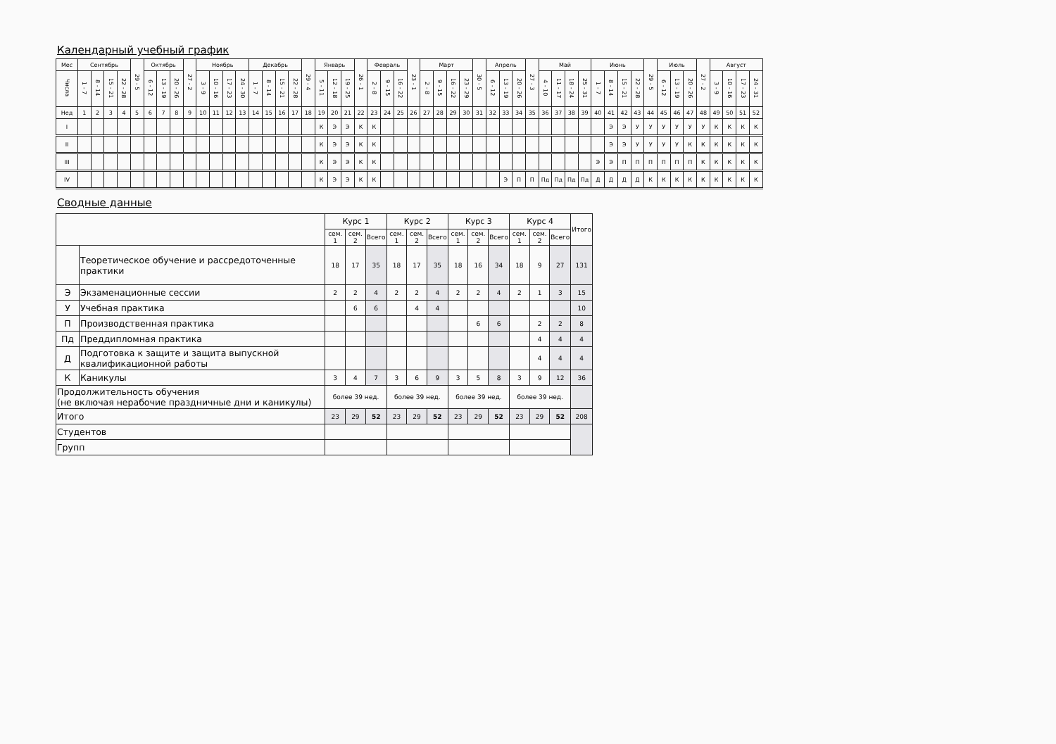Календарный учебный график
| Мес | Сентябрь | | | | 29 - 5 | Октябрь | | | 27 - 2 | Ноябрь | | | | Декабрь | | | | 29 - 4 | Январь | | | 26 - 1 | Февраль | | | 23 - 1 | Март | | | | 30 - 5 | Апрель | | | 27 - 3 | Май | | | | Июнь | | | | 29 - 5 | Июль | | | 27 - 2 | Август | | | |
| Числа | 1 - 7 | 8 - 14 | 15 - 21 | 22 - 28 | | 6 - 12 | 13 - 19 | 20 - 26 | | 3 - 9 | 10 - 16 | 17 - 23 | 24 - 30 | 1 - 7 | 8 - 14 | 15 - 21 | 22 - 28 | | 5 - 11 | 12 - 18 | 19 - 25 | | 2 - 8 | 9 - 15 | 16 - 22 | | 2 - 8 | 9 - 15 | 16 - 22 | 23 - 29 | | 6 - 12 | 13 - 19 | 20 - 26 | | 4 - 10 | 11 - 17 | 18 - 24 | 25 - 31 | 1 - 7 | 8 - 14 | 15 - 21 | 22 - 28 | | 6 - 12 | 13 - 19 | 20 - 26 | | 3 - 9 | 10 - 16 | 17 - 23 | 24 - 31 |
| Нед | 1 | 2 | 3 | 4 | 5 | 6 | 7 | 8 | 9 | 10 | 11 | 12 | 13 | 14 | 15 | 16 | 17 | 18 | 19 | 20 | 21 | 22 | 23 | 24 | 25 | 26 | 27 | 28 | 29 | 30 | 31 | 32 | 33 | 34 | 35 | 36 | 37 | 38 | 39 | 40 | 41 | 42 | 43 | 44 | 45 | 46 | 47 | 48 | 49 | 50 | 51 | 52 |
| I | | | | | | | | | | | | | | | | | | | К | Э | Э | К | К | | | | | | | | | | | | | | | | | | Э | Э | У | У | У | У | У | У | К | К | К | К |
| II | | | | | | | | | | | | | | | | | | | К | Э | Э | К | К | | | | | | | | | | | | | | | | | | Э | Э | У | У | У | У | К | К | К | К | К | К |
| III | | | | | | | | | | | | | | | | | | | К | Э | Э | К | К | | | | | | | | | | | | | | | | | Э | Э | П | П | П | П | П | П | К | К | К | К | К |
| IV | | | | | | | | | | | | | | | | | | | К | Э | Э | К | К | | | | | | | | | | Э | П | П | Пд | Пд | Пд | Пд | Д | Д | Д | Д | К | К | К | К | К | К | К | К | К |
Сводные данные
| | | Курс 1 | | | Курс 2 | | | Курс 3 | | | Курс 4 | | | Итого |
| --- | --- | --- | --- | --- | --- | --- | --- | --- | --- | --- | --- | --- | --- | --- |
| | | сем. 1 | сем. 2 | Всего | сем. 1 | сем. 2 | Всего | сем. 1 | сем. 2 | Всего | сем. 1 | сем. 2 | Всего | |
| | Теоретическое обучение и рассредоточенные практики | 18 | 17 | 35 | 18 | 17 | 35 | 18 | 16 | 34 | 18 | 9 | 27 | 131 |
| Э | Экзаменационные сессии | 2 | 2 | 4 | 2 | 2 | 4 | 2 | 2 | 4 | 2 | 1 | 3 | 15 |
| У | Учебная практика | | 6 | 6 | | 4 | 4 | | | | | | | 10 |
| П | Производственная практика | | | | | | | | 6 | 6 | | 2 | 2 | 8 |
| Пд | Преддипломная практика | | | | | | | | | | | 4 | 4 | 4 |
| Д | Подготовка к защите и защита выпускной квалификационной работы | | | | | | | | | | | 4 | 4 | 4 |
| К | Каникулы | 3 | 4 | 7 | 3 | 6 | 9 | 3 | 5 | 8 | 3 | 9 | 12 | 36 |
| Продолжительность обучения (не включая нерабочие праздничные дни и каникулы) | | более 39 нед. | | | более 39 нед. | | | более 39 нед. | | | более 39 нед. | | | |
| Итого | | 23 | 29 | 52 | 23 | 29 | 52 | 23 | 29 | 52 | 23 | 29 | 52 | 208 |
| Студентов | | | | | | | | | | | | | | |
| Групп | | | | | | | | | | | | | | |